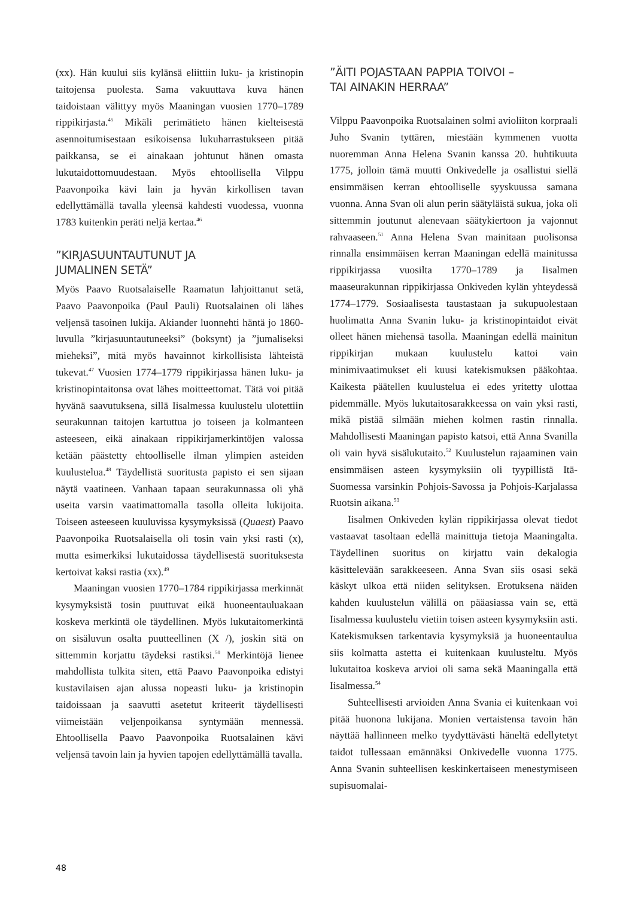(xx). Hän kuului siis kylänsä eliittiin luku- ja kristinopin taitojensa puolesta. Sama vakuuttava kuva hänen taidoistaan välittyy myös Maaningan vuosien 1770–1789 rippikirjasta.<sup>45</sup> Mikäli perimätieto hänen kielteisestä asennoitumisestaan esikoisensa lukuharrastukseen pitää paikkansa, se ei ainakaan johtunut hänen omasta lukutaidottomuudestaan. Myös ehtoollisella Vilppu Paavonpoika kävi lain ja hyvän kirkollisen tavan edellyttämällä tavalla yleensä kahdesti vuodessa, vuonna 1783 kuitenkin peräti neljä kertaa.<sup>46</sup>
”KIRJASUUNTAUTUNUT JA
JUMALINEN SETÄ”
Myös Paavo Ruotsalaiselle Raamatun lahjoittanut setä, Paavo Paavonpoika (Paul Pauli) Ruotsalainen oli lähes veljensä tasoinen lukija. Akiander luonnehti häntä jo 1860-luvulla ”kirjasuuntautuneeksi” (boksynt) ja ”jumaliseksi mieheksi”, mitä myös havainnot kirkollisista lähteistä tukevat.<sup>47</sup> Vuosien 1774–1779 rippikirjassa hänen luku- ja kristinopintaitonsa ovat lähes moitteettomat. Tätä voi pitää hyvänä saavutuksena, sillä Iisalmessa kuulustelu ulotettiin seurakunnan taitojen kartuttua jo toiseen ja kolmanteen asteeseen, eikä ainakaan rippikirjamerkintöjen valossa ketään päästetty ehtoolliselle ilman ylimpien asteiden kuulustelua.<sup>48</sup> Täydellistä suoritusta papisto ei sen sijaan näytä vaatineen. Vanhaan tapaan seurakunnassa oli yhä useita varsin vaatimattomalla tasolla olleita lukijoita. Toiseen asteeseen kuuluvissa kysymyksissä (Quaest) Paavo Paavonpoika Ruotsalaisella oli tosin vain yksi rasti (x), mutta esimerkiksi lukutaidossa täydellisestä suorituksesta kertoivat kaksi rastia (xx).<sup>49</sup>
Maaningan vuosien 1770–1784 rippikirjassa merkinnät kysymyksistä tosin puuttuvat eikä huoneentauluakaan koskeva merkintä ole täydellinen. Myös lukutaitomerkintä on sisäluvun osalta puutteellinen (X /), joskin sitä on sittemmin korjattu täydeksi rastiksi.<sup>50</sup> Merkintöjä lienee mahdollista tulkita siten, että Paavo Paavonpoika edistyi kustavilaisen ajan alussa nopeasti luku- ja kristinopin taidoissaan ja saavutti asetetut kriteerit täydellisesti viimeistään veljenpoikansa syntymään mennessä. Ehtoollisella Paavo Paavonpoika Ruotsalainen kävi veljensä tavoin lain ja hyvien tapojen edellyttämällä tavalla.
”ÄITI POJASTAAN PAPPIA TOIVOI –
TAI AINAKIN HERRAA”
Vilppu Paavonpoika Ruotsalainen solmi avioliiton korpraali Juho Svanin tyttären, miestään kymmenen vuotta nuoremman Anna Helena Svanin kanssa 20. huhtikuuta 1775, jolloin tämä muutti Onkivedelle ja osallistui siellä ensimmäisen kerran ehtoolliselle syyskuussa samana vuonna. Anna Svan oli alun perin säätyläistä sukua, joka oli sittemmin joutunut alenevaan säätykiertoon ja vajonnut rahvaaseen.<sup>51</sup> Anna Helena Svan mainitaan puolisonsa rinnalla ensimmäisen kerran Maaningan edellä mainitussa rippikirjassa vuosilta 1770–1789 ja Iisalmen maaseurakunnan rippikirjassa Onkiveden kylän yhteydessä 1774–1779. Sosiaalisesta taustastaan ja sukupuolestaan huolimatta Anna Svanin luku- ja kristinopintaidot eivät olleet hänen miehensä tasolla. Maaningan edellä mainitun rippikirjan mukaan kuulustelu kattoi vain minimivaatimukset eli kuusi katekismuksen pääkohtaa. Kaikesta päätellen kuulustelua ei edes yritetty ulottaa pidemmälle. Myös lukutaitosarakkeessa on vain yksi rasti, mikä pistää silmään miehen kolmen rastin rinnalla. Mahdollisesti Maaningan papisto katsoi, että Anna Svanilla oli vain hyvä sisälukutaito.<sup>52</sup> Kuulustelun rajaaminen vain ensimmäisen asteen kysymyksiin oli tyypillistä Itä-Suomessa varsinkin Pohjois-Savossa ja Pohjois-Karjalassa Ruotsin aikana.<sup>53</sup>
Iisalmen Onkiveden kylän rippikirjassa olevat tiedot vastaavat tasoltaan edellä mainittuja tietoja Maaningalta. Täydellinen suoritus on kirjattu vain dekalogia käsittelevään sarakkeeseen. Anna Svan siis osasi sekä käskyt ulkoa että niiden selityksen. Erotuksena näiden kahden kuulustelun välillä on pääasiassa vain se, että Iisalmessa kuulustelu vietiin toisen asteen kysymyksiin asti. Katekismuksen tarkentavia kysymyksiä ja huoneentaulua siis kolmatta astetta ei kuitenkaan kuulusteltu. Myös lukutaitoa koskeva arvioi oli sama sekä Maaningalla että Iisalmessa.<sup>54</sup>
Suhteellisesti arvioiden Anna Svania ei kuitenkaan voi pitää huonona lukijana. Monien vertaistensa tavoin hän näyttää hallinneen melko tyydyttävästi häneltä edellytetyt taidot tullessaan emännäksi Onkivedelle vuonna 1775. Anna Svanin suhteellisen keskinkertaiseen menestymiseen supisuomalai-
48